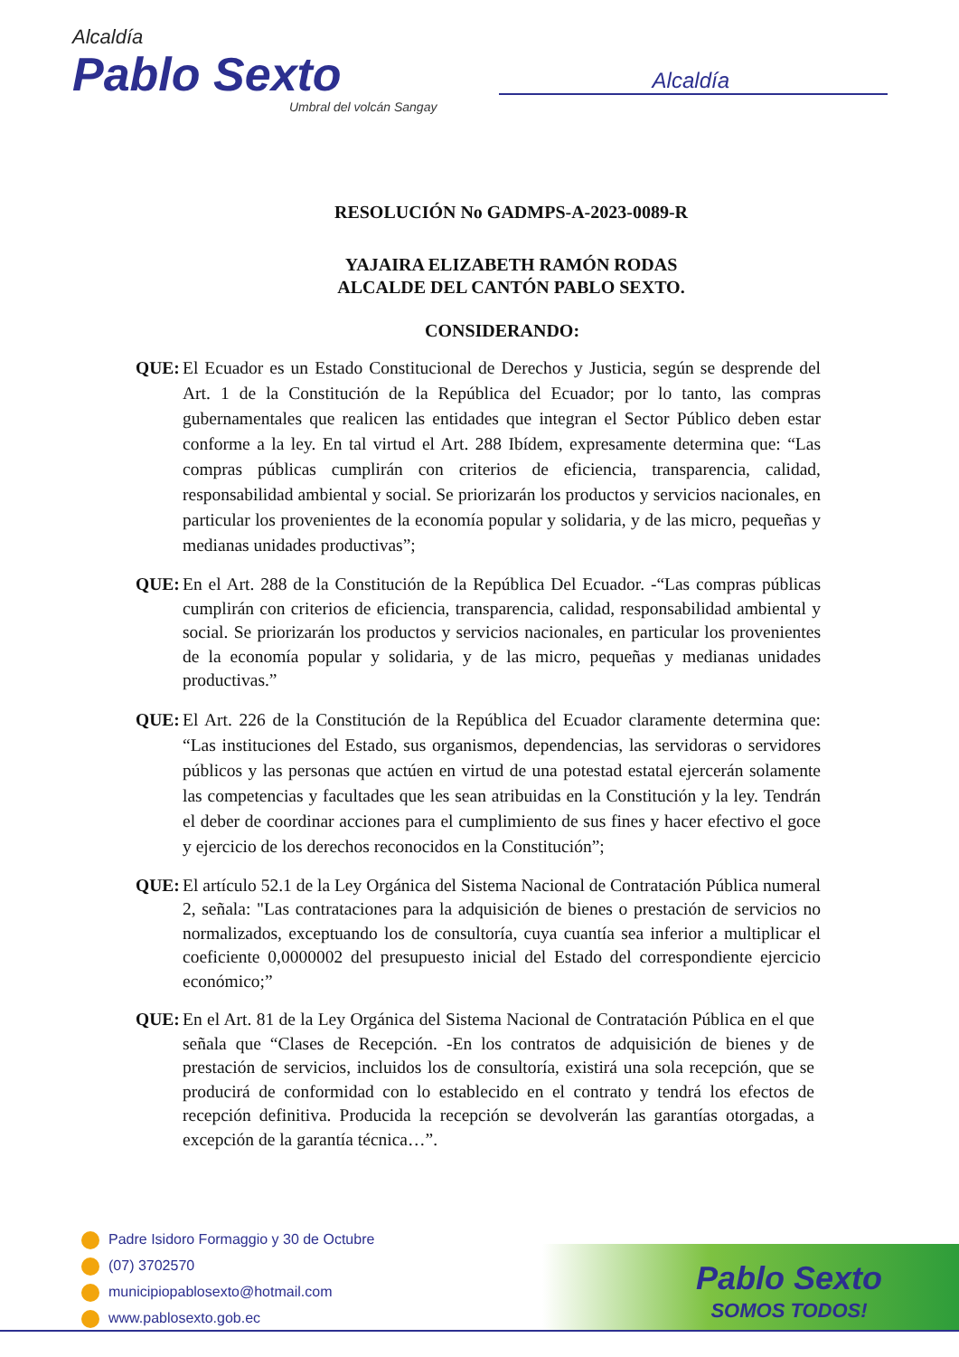Alcaldía
Pablo Sexto
Umbral del volcán Sangay
Alcaldía
RESOLUCIÓN No GADMPS-A-2023-0089-R
YAJAIRA ELIZABETH RAMÓN RODAS
ALCALDE DEL CANTÓN PABLO SEXTO.
CONSIDERANDO:
QUE: El Ecuador es un Estado Constitucional de Derechos y Justicia, según se desprende del Art. 1 de la Constitución de la República del Ecuador; por lo tanto, las compras gubernamentales que realicen las entidades que integran el Sector Público deben estar conforme a la ley. En tal virtud el Art. 288 Ibídem, expresamente determina que: “Las compras públicas cumplirán con criterios de eficiencia, transparencia, calidad, responsabilidad ambiental y social. Se priorizarán los productos y servicios nacionales, en particular los provenientes de la economía popular y solidaria, y de las micro, pequeñas y medianas unidades productivas”;
QUE: En el Art. 288 de la Constitución de la República Del Ecuador. -“Las compras públicas cumplirán con criterios de eficiencia, transparencia, calidad, responsabilidad ambiental y social. Se priorizarán los productos y servicios nacionales, en particular los provenientes de la economía popular y solidaria, y de las micro, pequeñas y medianas unidades productivas.”
QUE: El Art. 226 de la Constitución de la República del Ecuador claramente determina que: “Las instituciones del Estado, sus organismos, dependencias, las servidoras o servidores públicos y las personas que actúen en virtud de una potestad estatal ejercerán solamente las competencias y facultades que les sean atribuidas en la Constitución y la ley. Tendrán el deber de coordinar acciones para el cumplimiento de sus fines y hacer efectivo el goce y ejercicio de los derechos reconocidos en la Constitución”;
QUE: El artículo 52.1 de la Ley Orgánica del Sistema Nacional de Contratación Pública numeral 2, señala: "Las contrataciones para la adquisición de bienes o prestación de servicios no normalizados, exceptuando los de consultoría, cuya cuantía sea inferior a multiplicar el coeficiente 0,0000002 del presupuesto inicial del Estado del correspondiente ejercicio económico;”
QUE: En el Art. 81 de la Ley Orgánica del Sistema Nacional de Contratación Pública en el que señala que “Clases de Recepción. -En los contratos de adquisición de bienes y de prestación de servicios, incluidos los de consultoría, existirá una sola recepción, que se producirá de conformidad con lo establecido en el contrato y tendrá los efectos de recepción definitiva. Producida la recepción se devolverán las garantías otorgadas, a excepción de la garantía técnica…”.
Padre Isidoro Formaggio y 30 de Octubre
(07) 3702570
municipiopablosexto@hotmail.com
www.pablosexto.gob.ec
Pablo Sexto
SOMOS TODOS!